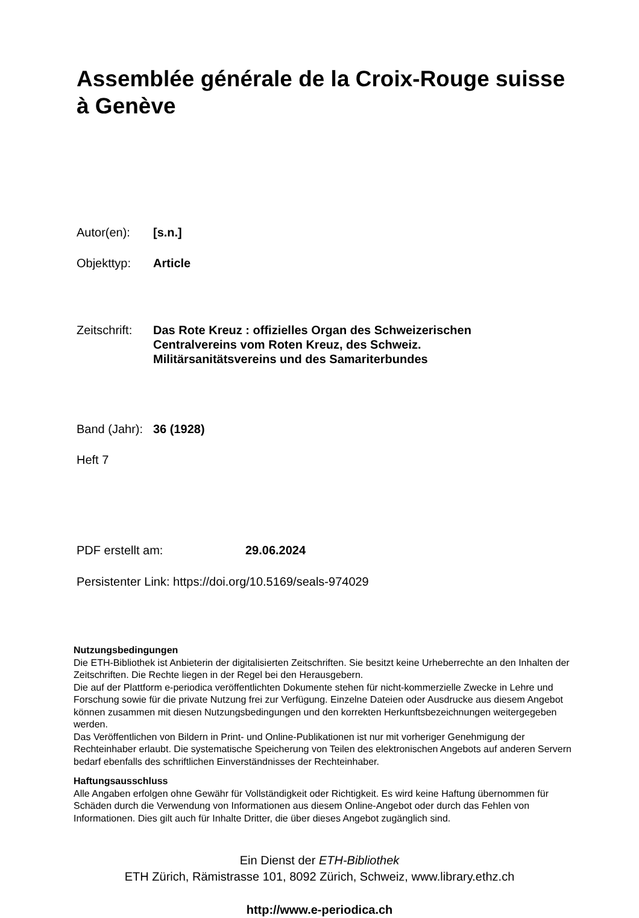Assemblée générale de la Croix-Rouge suisse
à Genève
Autor(en): [s.n.]
Objekttyp: Article
Zeitschrift:
Das Rote Kreuz : offizielles Organ des Schweizerischen
Centralvereins vom Roten Kreuz, des Schweiz.
Militärsanitätsvereins und des Samariterbundes
Band (Jahr):
36 (1928)
Heft 7
PDF erstellt am: 29.06.2024
Persistenter Link: https://doi.org/10.5169/seals-974029
Nutzungsbedingungen
Die ETH-Bibliothek ist Anbieterin der digitalisierten Zeitschriften. Sie besitzt keine Urheberrechte an den Inhalten der Zeitschriften. Die Rechte liegen in der Regel bei den Herausgebern.
Die auf der Plattform e-periodica veröffentlichten Dokumente stehen für nicht-kommerzielle Zwecke in Lehre und Forschung sowie für die private Nutzung frei zur Verfügung. Einzelne Dateien oder Ausdrucke aus diesem Angebot können zusammen mit diesen Nutzungsbedingungen und den korrekten Herkunftsbezeichnungen weitergegeben werden.
Das Veröffentlichen von Bildern in Print- und Online-Publikationen ist nur mit vorheriger Genehmigung der Rechteinhaber erlaubt. Die systematische Speicherung von Teilen des elektronischen Angebots auf anderen Servern bedarf ebenfalls des schriftlichen Einverständnisses der Rechteinhaber.
Haftungsausschluss
Alle Angaben erfolgen ohne Gewähr für Vollständigkeit oder Richtigkeit. Es wird keine Haftung übernommen für Schäden durch die Verwendung von Informationen aus diesem Online-Angebot oder durch das Fehlen von Informationen. Dies gilt auch für Inhalte Dritter, die über dieses Angebot zugänglich sind.
Ein Dienst der ETH-Bibliothek
ETH Zürich, Rämistrasse 101, 8092 Zürich, Schweiz, www.library.ethz.ch
http://www.e-periodica.ch